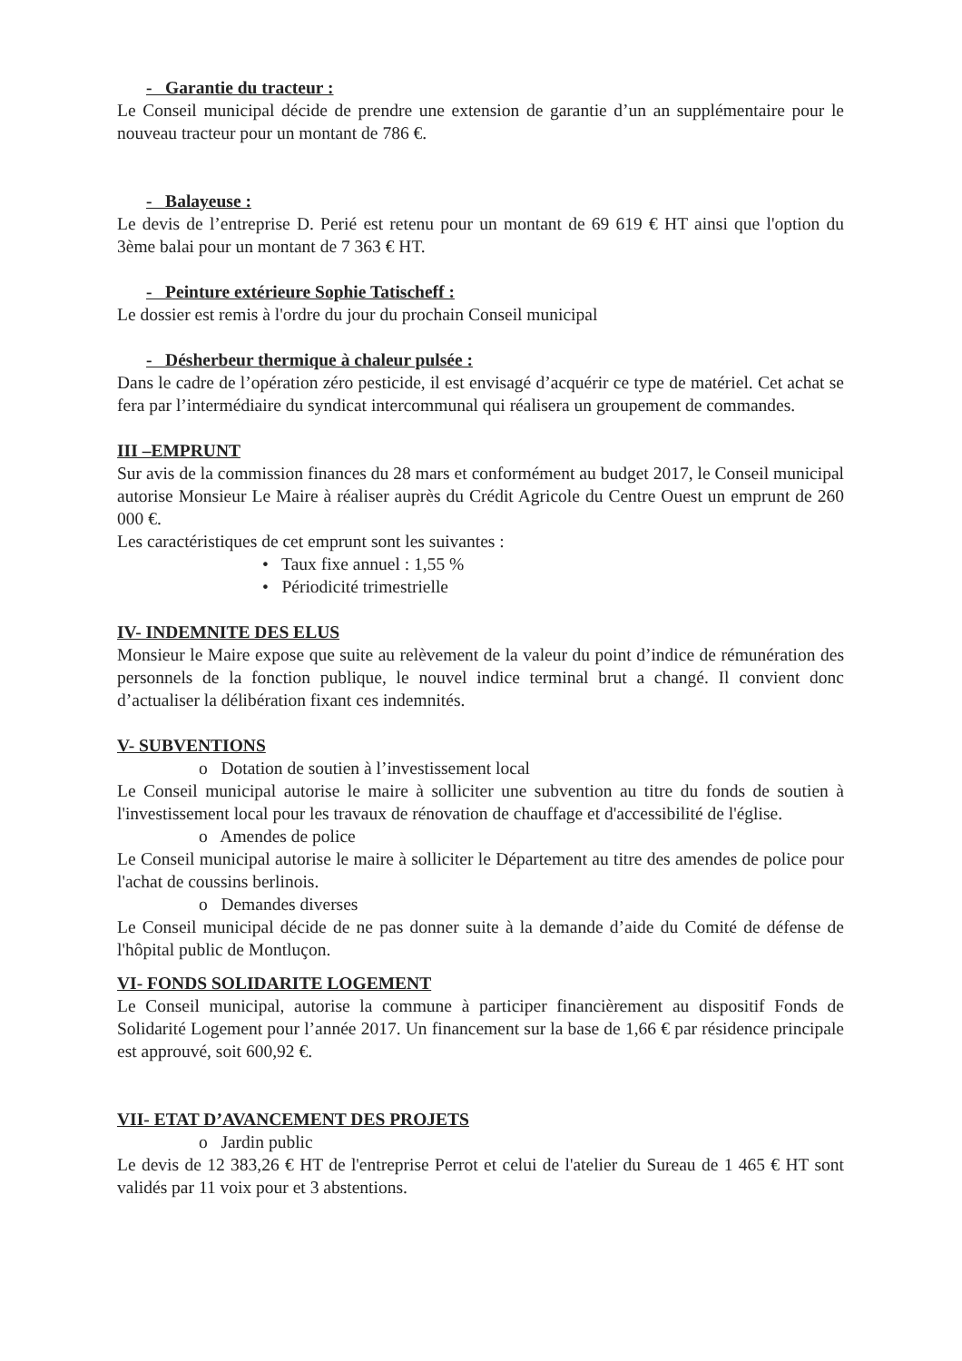- Garantie du tracteur :
Le Conseil municipal décide de prendre une extension de garantie d’un an supplémentaire pour le nouveau tracteur pour un montant de 786 €.
- Balayeuse :
Le devis de l’entreprise D. Perié est retenu pour un montant de 69 619 € HT ainsi que l'option du 3ème balai pour un montant de 7 363 € HT.
- Peinture extérieure Sophie Tatischeff :
Le dossier est remis à l'ordre du jour du prochain Conseil municipal
- Désherbeur thermique à chaleur pulsée :
Dans le cadre de l’opération zéro pesticide, il est envisagé d’acquérir ce type de matériel. Cet achat se fera par l’intermédiaire du syndicat intercommunal qui réalisera un groupement de commandes.
III –EMPRUNT
Sur avis de la commission finances du 28 mars et conformément au budget 2017, le Conseil municipal autorise Monsieur Le Maire à réaliser auprès du Crédit Agricole du Centre Ouest un emprunt de 260 000 €.
Les caractéristiques de cet emprunt sont les suivantes :
• Taux fixe annuel : 1,55 %
• Périodicité trimestrielle
IV- INDEMNITE DES ELUS
Monsieur le Maire expose que suite au relèvement de la valeur du point d’indice de rémunération des personnels de la fonction publique, le nouvel indice terminal brut a changé. Il convient donc d’actualiser la délibération fixant ces indemnités.
V- SUBVENTIONS
o Dotation de soutien à l’investissement local
Le Conseil municipal autorise le maire à solliciter une subvention au titre du fonds de soutien à l'investissement local pour les travaux de rénovation de chauffage et d'accessibilité de l'église.
o Amendes de police
Le Conseil municipal autorise le maire à solliciter le Département au titre des amendes de police pour l'achat de coussins berlinois.
o Demandes diverses
Le Conseil municipal décide de ne pas donner suite à la demande d’aide du Comité de défense de l'hôpital public de Montluçon.
VI- FONDS SOLIDARITE LOGEMENT
Le Conseil municipal, autorise la commune à participer financièrement au dispositif Fonds de Solidarité Logement pour l’année 2017. Un financement sur la base de 1,66 € par résidence principale est approuvé, soit 600,92 €.
VII- ETAT D’AVANCEMENT DES PROJETS
o Jardin public
Le devis de 12 383,26 € HT de l'entreprise Perrot et celui de l'atelier du Sureau de 1 465 € HT sont validés par 11 voix pour et 3 abstentions.